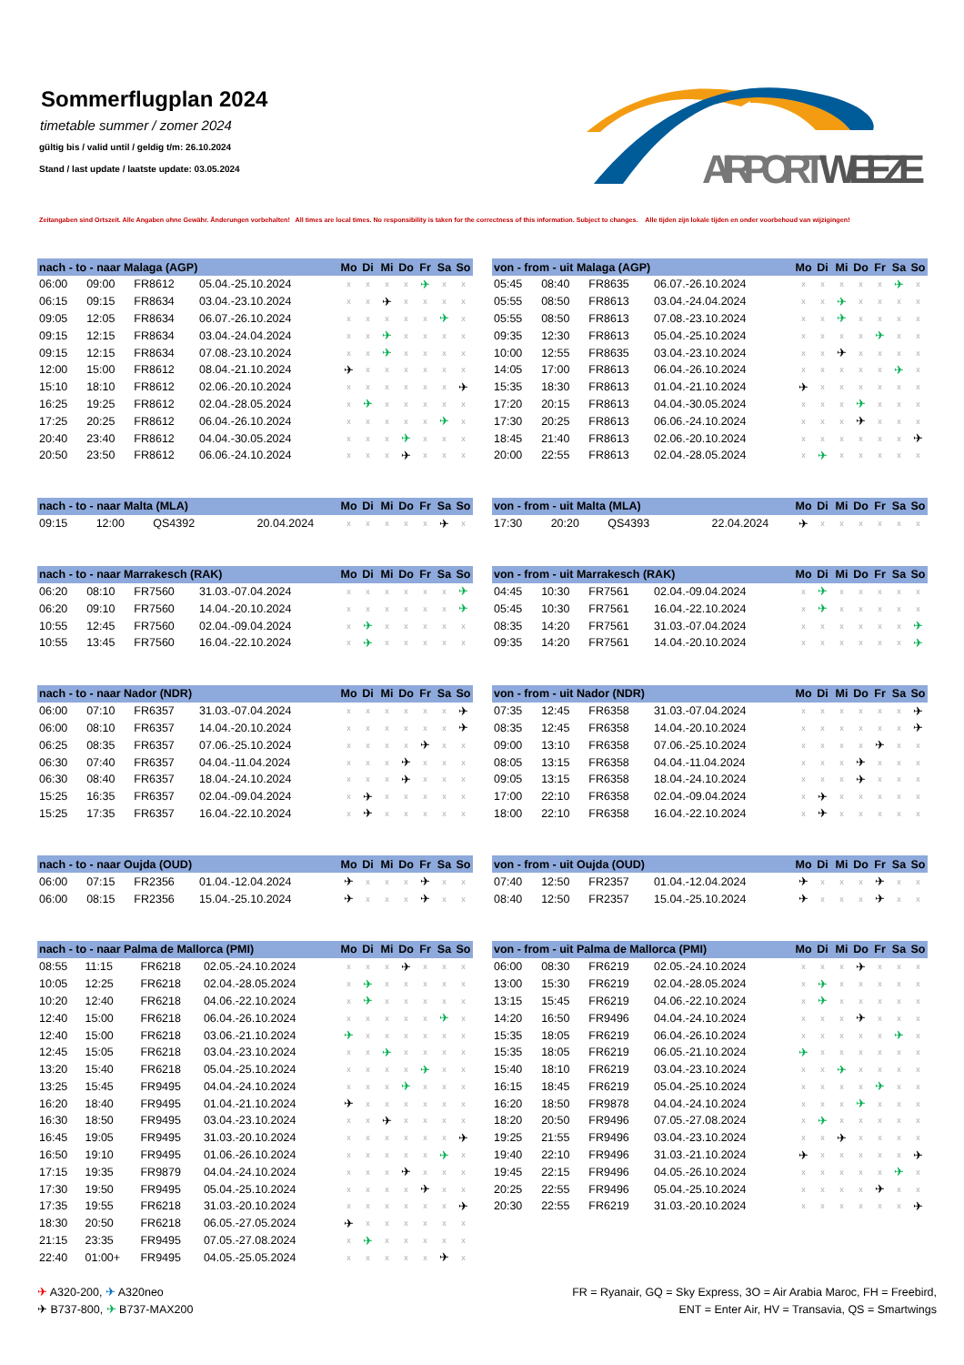Sommerflugplan 2024
timetable summer / zomer 2024
gültig bis / valid until / geldig t/m: 26.10.2024
Stand / last update / laatste update: 03.05.2024
AIRPORT WEEZE
Zeitangaben sind Ortszeit. Alle Angaben ohne Gewähr. Änderungen vorbehalten! All times are local times. No responsibility is taken for the correctness of this information. Subject to changes. Alle tijden zijn lokale tijden en onder voorbehoud van wijzigingen!
| nach - to - naar Malaga (AGP) | | | | Mo | Di | Mi | Do | Fr | Sa | So |
| --- | --- | --- | --- | --- | --- | --- | --- | --- | --- | --- |
| 06:00 | 09:00 | FR8612 | 05.04.-25.10.2024 | x | x | x | x | ✈ | x | x |
| 06:15 | 09:15 | FR8634 | 03.04.-23.10.2024 | x | x | ✈ | x | x | x | x |
| 09:05 | 12:05 | FR8634 | 06.07.-26.10.2024 | x | x | x | x | x | ✈ | x |
| 09:15 | 12:15 | FR8634 | 03.04.-24.04.2024 | x | x | ✈ | x | x | x | x |
| 09:15 | 12:15 | FR8634 | 07.08.-23.10.2024 | x | x | ✈ | x | x | x | x |
| 12:00 | 15:00 | FR8612 | 08.04.-21.10.2024 | ✈ | x | x | x | x | x | x |
| 15:10 | 18:10 | FR8612 | 02.06.-20.10.2024 | x | x | x | x | x | x | ✈ |
| 16:25 | 19:25 | FR8612 | 02.04.-28.05.2024 | x | ✈ | x | x | x | x | x |
| 17:25 | 20:25 | FR8612 | 06.04.-26.10.2024 | x | x | x | x | x | ✈ | x |
| 20:40 | 23:40 | FR8612 | 04.04.-30.05.2024 | x | x | x | ✈ | x | x | x |
| 20:50 | 23:50 | FR8612 | 06.06.-24.10.2024 | x | x | x | ✈ | x | x | x |
| von - from - uit Malaga (AGP) | | | | Mo | Di | Mi | Do | Fr | Sa | So |
| --- | --- | --- | --- | --- | --- | --- | --- | --- | --- | --- |
| 05:45 | 08:40 | FR8635 | 06.07.-26.10.2024 | x | x | x | x | x | ✈ | x |
| 05:55 | 08:50 | FR8613 | 03.04.-24.04.2024 | x | x | ✈ | x | x | x | x |
| 05:55 | 08:50 | FR8613 | 07.08.-23.10.2024 | x | x | ✈ | x | x | x | x |
| 09:35 | 12:30 | FR8613 | 05.04.-25.10.2024 | x | x | x | x | ✈ | x | x |
| 10:00 | 12:55 | FR8635 | 03.04.-23.10.2024 | x | x | ✈ | x | x | x | x |
| 14:05 | 17:00 | FR8613 | 06.04.-26.10.2024 | x | x | x | x | x | ✈ | x |
| 15:35 | 18:30 | FR8613 | 01.04.-21.10.2024 | ✈ | x | x | x | x | x | x |
| 17:20 | 20:15 | FR8613 | 04.04.-30.05.2024 | x | x | x | ✈ | x | x | x |
| 17:30 | 20:25 | FR8613 | 06.06.-24.10.2024 | x | x | x | ✈ | x | x | x |
| 18:45 | 21:40 | FR8613 | 02.06.-20.10.2024 | x | x | x | x | x | x | ✈ |
| 20:00 | 22:55 | FR8613 | 02.04.-28.05.2024 | x | ✈ | x | x | x | x | x |
| nach - to - naar Malta (MLA) | | | | Mo | Di | Mi | Do | Fr | Sa | So |
| --- | --- | --- | --- | --- | --- | --- | --- | --- | --- | --- |
| 09:15 | 12:00 | QS4392 | 20.04.2024 | x | x | x | x | x | ✈ | x |
| von - from - uit Malta (MLA) | | | | Mo | Di | Mi | Do | Fr | Sa | So |
| --- | --- | --- | --- | --- | --- | --- | --- | --- | --- | --- |
| 17:30 | 20:20 | QS4393 | 22.04.2024 | ✈ | x | x | x | x | x | x |
| nach - to - naar Marrakesch (RAK) | | | | Mo | Di | Mi | Do | Fr | Sa | So |
| --- | --- | --- | --- | --- | --- | --- | --- | --- | --- | --- |
| 06:20 | 08:10 | FR7560 | 31.03.-07.04.2024 | x | x | x | x | x | x | ✈ |
| 06:20 | 09:10 | FR7560 | 14.04.-20.10.2024 | x | x | x | x | x | x | ✈ |
| 10:55 | 12:45 | FR7560 | 02.04.-09.04.2024 | x | ✈ | x | x | x | x | x |
| 10:55 | 13:45 | FR7560 | 16.04.-22.10.2024 | x | ✈ | x | x | x | x | x |
| von - from - uit Marrakesch (RAK) | | | | Mo | Di | Mi | Do | Fr | Sa | So |
| --- | --- | --- | --- | --- | --- | --- | --- | --- | --- | --- |
| 04:45 | 10:30 | FR7561 | 02.04.-09.04.2024 | x | ✈ | x | x | x | x | x |
| 05:45 | 10:30 | FR7561 | 16.04.-22.10.2024 | x | ✈ | x | x | x | x | x |
| 08:35 | 14:20 | FR7561 | 31.03.-07.04.2024 | x | x | x | x | x | x | ✈ |
| 09:35 | 14:20 | FR7561 | 14.04.-20.10.2024 | x | x | x | x | x | x | ✈ |
| nach - to - naar Nador (NDR) | | | | Mo | Di | Mi | Do | Fr | Sa | So |
| --- | --- | --- | --- | --- | --- | --- | --- | --- | --- | --- |
| 06:00 | 07:10 | FR6357 | 31.03.-07.04.2024 | x | x | x | x | x | x | ✈ |
| 06:00 | 08:10 | FR6357 | 14.04.-20.10.2024 | x | x | x | x | x | x | ✈ |
| 06:25 | 08:35 | FR6357 | 07.06.-25.10.2024 | x | x | x | x | ✈ | x | x |
| 06:30 | 07:40 | FR6357 | 04.04.-11.04.2024 | x | x | x | ✈ | x | x | x |
| 06:30 | 08:40 | FR6357 | 18.04.-24.10.2024 | x | x | x | ✈ | x | x | x |
| 15:25 | 16:35 | FR6357 | 02.04.-09.04.2024 | x | ✈ | x | x | x | x | x |
| 15:25 | 17:35 | FR6357 | 16.04.-22.10.2024 | x | ✈ | x | x | x | x | x |
| von - from - uit Nador (NDR) | | | | Mo | Di | Mi | Do | Fr | Sa | So |
| --- | --- | --- | --- | --- | --- | --- | --- | --- | --- | --- |
| 07:35 | 12:45 | FR6358 | 31.03.-07.04.2024 | x | x | x | x | x | x | ✈ |
| 08:35 | 12:45 | FR6358 | 14.04.-20.10.2024 | x | x | x | x | x | x | ✈ |
| 09:00 | 13:10 | FR6358 | 07.06.-25.10.2024 | x | x | x | x | ✈ | x | x |
| 08:05 | 13:15 | FR6358 | 04.04.-11.04.2024 | x | x | x | ✈ | x | x | x |
| 09:05 | 13:15 | FR6358 | 18.04.-24.10.2024 | x | x | x | ✈ | x | x | x |
| 17:00 | 22:10 | FR6358 | 02.04.-09.04.2024 | x | ✈ | x | x | x | x | x |
| 18:00 | 22:10 | FR6358 | 16.04.-22.10.2024 | x | ✈ | x | x | x | x | x |
| nach - to - naar Oujda (OUD) | | | | Mo | Di | Mi | Do | Fr | Sa | So |
| --- | --- | --- | --- | --- | --- | --- | --- | --- | --- | --- |
| 06:00 | 07:15 | FR2356 | 01.04.-12.04.2024 | ✈ | x | x | x | ✈ | x | x |
| 06:00 | 08:15 | FR2356 | 15.04.-25.10.2024 | ✈ | x | x | x | ✈ | x | x |
| von - from - uit Oujda (OUD) | | | | Mo | Di | Mi | Do | Fr | Sa | So |
| --- | --- | --- | --- | --- | --- | --- | --- | --- | --- | --- |
| 07:40 | 12:50 | FR2357 | 01.04.-12.04.2024 | ✈ | x | x | x | ✈ | x | x |
| 08:40 | 12:50 | FR2357 | 15.04.-25.10.2024 | ✈ | x | x | x | ✈ | x | x |
| nach - to - naar Palma de Mallorca (PMI) | | | | Mo | Di | Mi | Do | Fr | Sa | So |
| --- | --- | --- | --- | --- | --- | --- | --- | --- | --- | --- |
| 08:55 | 11:15 | FR6218 | 02.05.-24.10.2024 | x | x | x | ✈ | x | x | x |
| 10:05 | 12:25 | FR6218 | 02.04.-28.05.2024 | x | ✈ | x | x | x | x | x |
| 10:20 | 12:40 | FR6218 | 04.06.-22.10.2024 | x | ✈ | x | x | x | x | x |
| 12:40 | 15:00 | FR6218 | 06.04.-26.10.2024 | x | x | x | x | x | ✈ | x |
| 12:40 | 15:00 | FR6218 | 03.06.-21.10.2024 | ✈ | x | x | x | x | x | x |
| 12:45 | 15:05 | FR6218 | 03.04.-23.10.2024 | x | x | ✈ | x | x | x | x |
| 13:20 | 15:40 | FR6218 | 05.04.-25.10.2024 | x | x | x | x | ✈ | x | x |
| 13:25 | 15:45 | FR9495 | 04.04.-24.10.2024 | x | x | x | ✈ | x | x | x |
| 16:20 | 18:40 | FR9495 | 01.04.-21.10.2024 | ✈ | x | x | x | x | x | x |
| 16:30 | 18:50 | FR9495 | 03.04.-23.10.2024 | x | x | ✈ | x | x | x | x |
| 16:45 | 19:05 | FR9495 | 31.03.-20.10.2024 | x | x | x | x | x | x | ✈ |
| 16:50 | 19:10 | FR9495 | 01.06.-26.10.2024 | x | x | x | x | x | ✈ | x |
| 17:15 | 19:35 | FR9879 | 04.04.-24.10.2024 | x | x | x | ✈ | x | x | x |
| 17:30 | 19:50 | FR9495 | 05.04.-25.10.2024 | x | x | x | x | ✈ | x | x |
| 17:35 | 19:55 | FR6218 | 31.03.-20.10.2024 | x | x | x | x | x | x | ✈ |
| 18:30 | 20:50 | FR6218 | 06.05.-27.05.2024 | ✈ | x | x | x | x | x | x |
| 21:15 | 23:35 | FR9495 | 07.05.-27.08.2024 | x | ✈ | x | x | x | x | x |
| 22:40 | 01:00+ | FR9495 | 04.05.-25.05.2024 | x | x | x | x | x | ✈ | x |
| von - from - uit Palma de Mallorca (PMI) | | | | Mo | Di | Mi | Do | Fr | Sa | So |
| --- | --- | --- | --- | --- | --- | --- | --- | --- | --- | --- |
| 06:00 | 08:30 | FR6219 | 02.05.-24.10.2024 | x | x | x | ✈ | x | x | x |
| 13:00 | 15:30 | FR6219 | 02.04.-28.05.2024 | x | ✈ | x | x | x | x | x |
| 13:15 | 15:45 | FR6219 | 04.06.-22.10.2024 | x | ✈ | x | x | x | x | x |
| 14:20 | 16:50 | FR9496 | 04.04.-24.10.2024 | x | x | x | ✈ | x | x | x |
| 15:35 | 18:05 | FR6219 | 06.04.-26.10.2024 | x | x | x | x | x | ✈ | x |
| 15:35 | 18:05 | FR6219 | 06.05.-21.10.2024 | ✈ | x | x | x | x | x | x |
| 15:40 | 18:10 | FR6219 | 03.04.-23.10.2024 | x | x | ✈ | x | x | x | x |
| 16:15 | 18:45 | FR6219 | 05.04.-25.10.2024 | x | x | x | x | ✈ | x | x |
| 16:20 | 18:50 | FR9878 | 04.04.-24.10.2024 | x | x | x | ✈ | x | x | x |
| 18:20 | 20:50 | FR9496 | 07.05.-27.08.2024 | x | ✈ | x | x | x | x | x |
| 19:25 | 21:55 | FR9496 | 03.04.-23.10.2024 | x | x | ✈ | x | x | x | x |
| 19:40 | 22:10 | FR9496 | 31.03.-21.10.2024 | ✈ | x | x | x | x | x | ✈ |
| 19:45 | 22:15 | FR9496 | 04.05.-26.10.2024 | x | x | x | x | x | ✈ | x |
| 20:25 | 22:55 | FR9496 | 05.04.-25.10.2024 | x | x | x | x | ✈ | x | x |
| 20:30 | 22:55 | FR6219 | 31.03.-20.10.2024 | x | x | x | x | x | x | ✈ |
✈ A320-200, ✈ A320neo
✈ B737-800, ✈ B737-MAX200
FR = Ryanair, GQ = Sky Express, 3O = Air Arabia Maroc, FH = Freebird,
ENT = Enter Air, HV = Transavia, QS = Smartwings